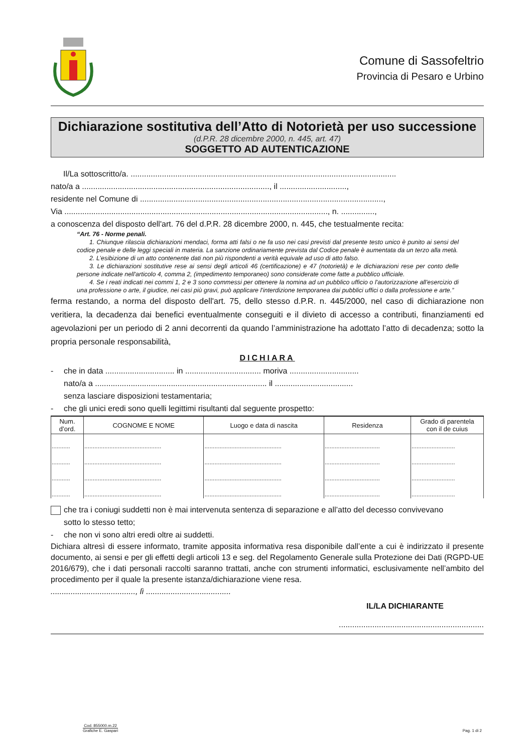Comune di Sassofeltrio
Provincia di Pesaro e Urbino
Dichiarazione sostitutiva dell’Atto di Notorietà per uso successione
(d.P.R. 28 dicembre 2000, n. 445, art. 47)
SOGGETTO AD AUTENTICAZIONE
Il/La sottoscritto/a. .......................................................................................................................
nato/a a ...................................................................................., il ..............................,
residente nel Comune di .............................................................................................................,
Via ......................................................................................................................, n. ...............,
a conoscenza del disposto dell'art. 76 del d.P.R. 28 dicembre 2000, n. 445, che testualmente recita:
“Art. 76 - Norme penali.
1. Chiunque rilascia dichiarazioni mendaci, forma atti falsi o ne fa uso nei casi previsti dal presente testo unico è punito ai sensi del codice penale e delle leggi speciali in materia. La sanzione ordinariamente prevista dal Codice penale è aumentata da un terzo alla metà.
2. L’esibizione di un atto contenente dati non più rispondenti a verità equivale ad uso di atto falso.
3. Le dichiarazioni sostitutive rese ai sensi degli articoli 46 (certificazione) e 47 (notorietà) e le dichiarazioni rese per conto delle persone indicate nell'articolo 4, comma 2, (impedimento temporaneo) sono considerate come fatte a pubblico ufficiale.
4. Se i reati indicati nei commi 1, 2 e 3 sono commessi per ottenere la nomina ad un pubblico ufficio o l'autorizzazione all'esercizio di una professione o arte, il giudice, nei casi più gravi, può applicare l'interdizione temporanea dai pubblici uffici o dalla professione e arte.”
ferma restando, a norma del disposto dell'art. 75, dello stesso d.P.R. n. 445/2000, nel caso di dichiarazione non veritiera, la decadenza dai benefici eventualmente conseguiti e il divieto di accesso a contributi, finanziamenti ed agevolazioni per un periodo di 2 anni decorrenti da quando l’amministrazione ha adottato l’atto di decadenza; sotto la propria personale responsabilità,
DICHIARA
- che in data ............................... in .................................. moriva ...............................
nato/a a ............................................................................. il ...................................
senza lasciare disposizioni testamentaria;
- che gli unici eredi sono quelli legittimi risultanti dal seguente prospetto:
| Num. d’ord. | COGNOME E NOME | Luogo e data di nascita | Residenza | Grado di parentela con il de cuius |
| --- | --- | --- | --- | --- |
| ........... | .............................................. | .............................................. | ................................. | .......................... |
| ........... | .............................................. | .............................................. | ................................. | .......................... |
| ........... | .............................................. | .............................................. | ................................. | .......................... |
| ........... | .............................................. | .............................................. | ................................. | .......................... |
che tra i coniugi suddetti non è mai intervenuta sentenza di separazione e all’atto del decesso convivevano
sotto lo stesso tetto;
- che non vi sono altri eredi oltre ai suddetti.
Dichiara altresì di essere informato, tramite apposita informativa resa disponibile dall’ente a cui è indirizzato il presente documento, ai sensi e per gli effetti degli articoli 13 e seg. del Regolamento Generale sulla Protezione dei Dati (RGPD-UE 2016/679), che i dati personali raccolti saranno trattati, anche con strumenti informatici, esclusivamente nell’ambito del procedimento per il quale la presente istanza/dichiarazione viene resa.
......................................, lì ......................................
IL/LA DICHIARANTE
.................................................................
Cod. 855000.m.22
Grafiche E. Gaspari
Pag. 1 di 2